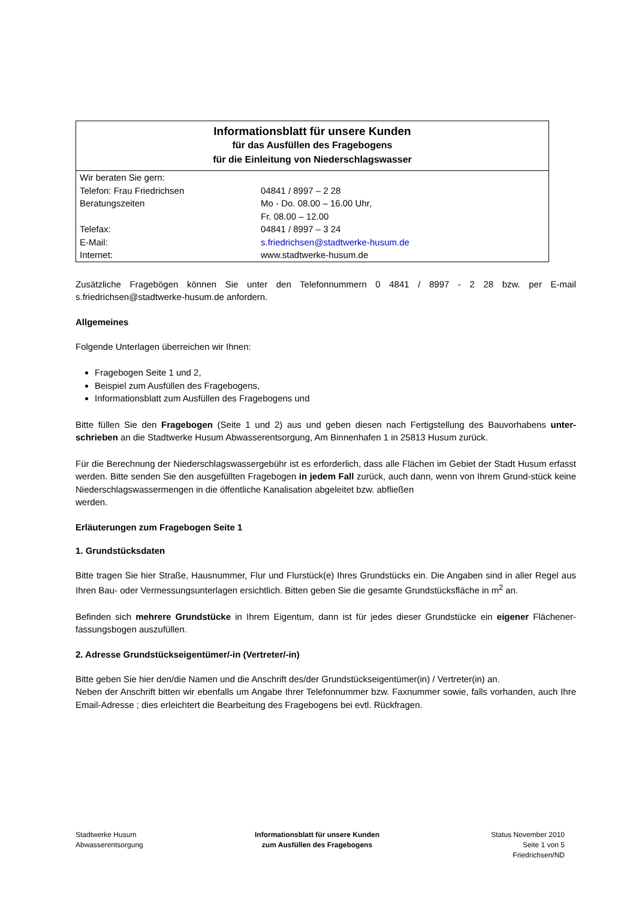| Informationsblatt für unsere Kunden für das Ausfüllen des Fragebogens für die Einleitung von Niederschlagswasser | |
| Wir beraten Sie gern: Telefon: Frau Friedrichsen Beratungszeiten Telefax: E-Mail: Internet: | 04841 / 8997 – 2 28 Mo - Do. 08.00 – 16.00 Uhr, Fr. 08.00 – 12.00 04841 / 8997 – 3 24 s.friedrichsen@stadtwerke-husum.de www.stadtwerke-husum.de |
Zusätzliche Fragebögen können Sie unter den Telefonnummern 0 4841 / 8997 - 2 28 bzw. per E-mail s.friedrichsen@stadtwerke-husum.de anfordern.
Allgemeines
Folgende Unterlagen überreichen wir Ihnen:
Fragebogen Seite 1 und 2,
Beispiel zum Ausfüllen des Fragebogens,
Informationsblatt zum Ausfüllen des Fragebogens und
Bitte füllen Sie den Fragebogen (Seite 1 und 2) aus und geben diesen nach Fertigstellung des Bauvorhabens unter-schrieben an die Stadtwerke Husum Abwasserentsorgung, Am Binnenhafen 1 in 25813 Husum zurück.
Für die Berechnung der Niederschlagswassergebühr ist es erforderlich, dass alle Flächen im Gebiet der Stadt Husum erfasst werden. Bitte senden Sie den ausgefüllten Fragebogen in jedem Fall zurück, auch dann, wenn von Ihrem Grund-stück keine Niederschlagswassermengen in die öffentliche Kanalisation abgeleitet bzw. abfließen
werden.
Erläuterungen zum Fragebogen Seite 1
1. Grundstücksdaten
Bitte tragen Sie hier Straße, Hausnummer, Flur und Flurstück(e) Ihres Grundstücks ein. Die Angaben sind in aller Regel aus Ihren Bau- oder Vermessungsunterlagen ersichtlich. Bitten geben Sie die gesamte Grundstücksfläche in m<sup>2</sup> an.
Befinden sich mehrere Grundstücke in Ihrem Eigentum, dann ist für jedes dieser Grundstücke ein eigener Flächener-fassungsbogen auszufüllen.
2. Adresse Grundstückseigentümer/-in (Vertreter/-in)
Bitte geben Sie hier den/die Namen und die Anschrift des/der Grundstückseigentümer(in) / Vertreter(in) an.
Neben der Anschrift bitten wir ebenfalls um Angabe Ihrer Telefonnummer bzw. Faxnummer sowie, falls vorhanden, auch Ihre Email-Adresse ; dies erleichtert die Bearbeitung des Fragebogens bei evtl. Rückfragen.
Stadtwerke Husum
Abwasserentsorgung
Informationsblatt für unsere Kunden
zum Ausfüllen des Fragebogens
Status November 2010
Seite 1 von 5
Friedrichsen/ND